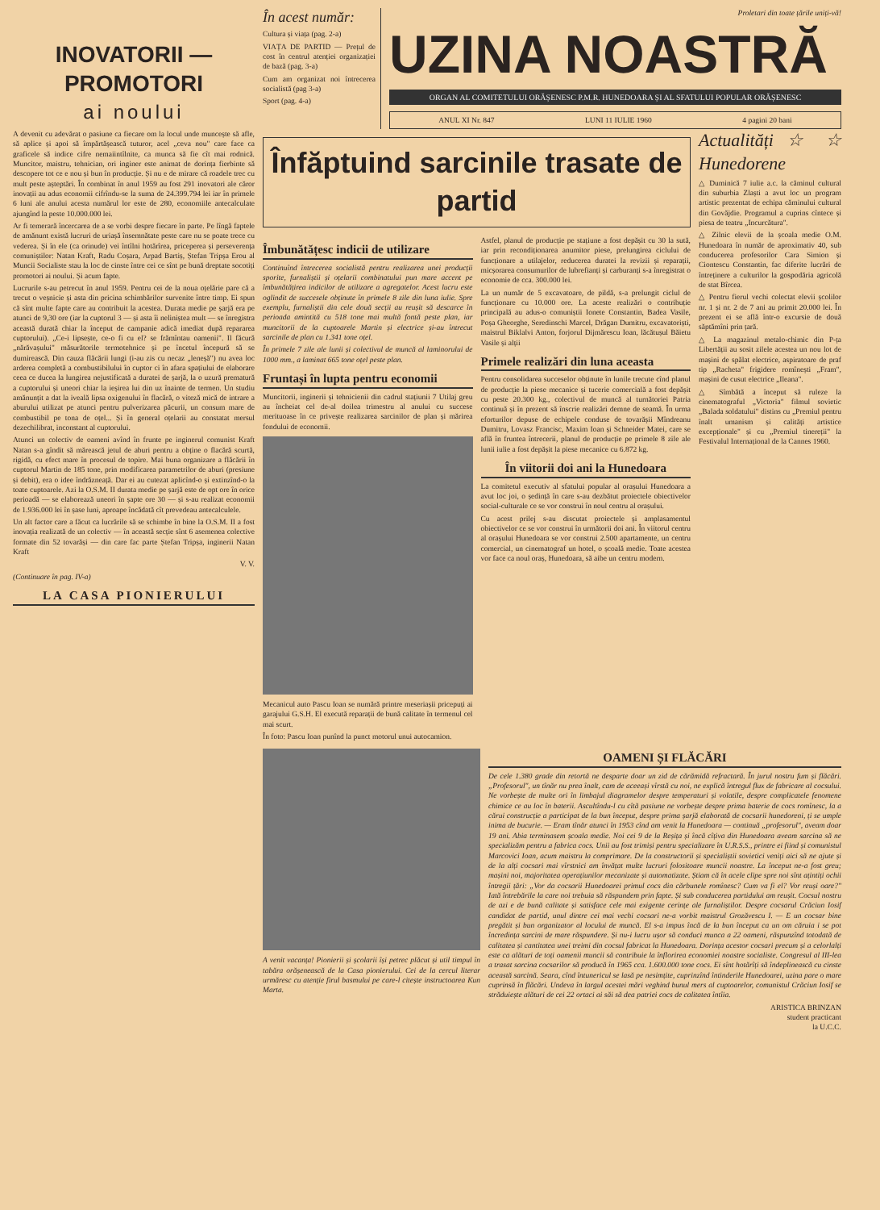INOVATORII — PROMOTORI
ai noului
A devenit cu adevărat o pasiune ca fiecare om la locul unde muncește să afle, să aplice și apoi să împărtășească tuturor, acel „ceva nou" care face ca graficele să indice cifre nemaiintîlnite, ca munca să fie cît mai rodnică. Muncitor, maistru, tehnician, ori inginer este animat de dorința fierbinte să descopere tot ce e nou și bun în producție. Și nu e de mirare că roadele trec cu mult peste așteptări. În combinat în anul 1959 au fost 291 inovatori ale căror inovații au adus economii cifrîndu-se la suma de 24.399.794 lei iar în primele 6 luni ale anului acesta numărul lor este de 280, economiile antecalculate ajungînd la peste 10.000.000 lei.
Ar fi temerară încercarea de a se vorbi despre fiecare în parte. Pe lîngă faptele de amănunt există lucruri de uriașă însemnătate peste care nu se poate trece cu vederea. Și în ele (ca orinude) vei întîlni hotărîrea, priceperea și perseverența comuniștilor: Natan Kraft, Radu Coșara, Arpad Bartiș, Ștefan Tripșa Erou al Muncii Socialiste stau la loc de cinste între cei ce sînt pe bună dreptate socotiți promotori ai noului. Și acum fapte.
Lucrurile s-au petrecut în anul 1959. Pentru cei de la noua oțelărie pare că a trecut o veșnicie și asta din pricina schimbărilor survenite între timp. Ei spun că sînt multe fapte care au contribuit la acestea. Durata medie pe șarjă era pe atunci de 9,30 ore (iar la cuptorul 3 — și asta îi neliniștea mult — se înregistra această durată chiar la început de campanie adică imediat după repararea cuptorului). „Ce-i lipsește, ce-o fi cu el? se frămîntau oamenii". Il făcură „nărăvașului" măsurătorile termotehnice și pe încetul începură să se dumirească. Din cauza flăcării lungi (i-au zis cu necaz „leneșă") nu avea loc arderea completă a combustibilului în cuptor ci în afara spațiului de elaborare ceea ce ducea la lungirea nejustificată a duratei de șarjă, la o uzură prematură a cuptorului și uneori chiar la ieșirea lui din uz înainte de termen. Un studiu amănunțit a dat la iveală lipsa oxigenului în flacără, o viteză mică de intrare a aburului utilizat pe atunci pentru pulverizarea păcurii, un consum mare de combustibil pe tona de oțel... Și în general oțelarii au constatat mersul dezechilibrat, inconstant al cuptorului.
Atunci un colectiv de oameni avînd în frunte pe inginerul comunist Kraft Natan s-a gîndit să mărească jetul de aburi pentru a obține o flacără scurtă, rigidă, cu efect mare în procesul de topire. Mai buna organizare a flăcării în cuptorul Martin de 185 tone, prin modificarea parametrilor de aburi (presiune și debit), era o idee îndrăzneață. Dar ei au cutezat aplicînd-o și extinzînd-o la toate cuptoarele. Azi la O.S.M. II durata medie pe șarjă este de opt ore în orice perioadă — se elaborează uneori în șapte ore 30 — și s-au realizat economii de 1.936.000 lei în șase luni, aproape încădată cît prevedeau antecalculele.
Un alt factor care a făcut ca lucrările să se schimbe în bine la O.S.M. II a fost inovația realizată de un colectiv — în această secție sînt 6 asemenea colective formate din 52 tovarăși — din care fac parte Ștefan Tripșa, inginerii Natan Kraft
V. V.
(Continuare în pag. IV-a)
LA CASA PIONIERULUI
În acest număr:
Cultura și viața (pag. 2-a)
VIAȚA DE PARTID — Prețul de cost în centrul atenției organizației de bază (pag. 3-a)
Cum am organizat noi întrecerea socialistă (pag 3-a)
Sport (pag. 4-a)
Proletari din toate țările uniți-vă!
UZINA NOASTRĂ
ORGAN AL COMITETULUI ORĂȘENESC P.M.R. HUNEDOARA ȘI AL SFATULUI POPULAR ORĂȘENESC
ANUL XI Nr. 847 LUNI 11 IULIE 1960 4 pagini 20 bani
Înfăptuind sarcinile trasate de partid
Îmbunătățesc indicii de utilizare
Continuînd întrecerea socialistă pentru realizarea unei producții sporite, furnaliștii și oțelarii combinatului pun mare accent pe îmbunătățirea indicilor de utilizare a agregatelor. Acest lucru este oglindit de succesele obținute în primele 8 zile din luna iulie. Spre exemplu, furnaliștii din cele două secții au reușit să descarce în perioada amintită cu 518 tone mai multă fontă peste plan, iar muncitorii de la cuptoarele Martin și electrice și-au întrecut sarcinile de plan cu 1.341 tone oțel.
În primele 7 zile ale lunii și colectivul de muncă al laminorului de 1000 mm., a laminat 665 tone oțel peste plan.
Fruntași în lupta pentru economii
Muncitorii, inginerii și tehnicienii din cadrul stațiunii 7 Utilaj greu au încheiat cel de-al doilea trimestru al anului cu succese merituoase în ce privește realizarea sarcinilor de plan și mărirea fondului de economii.
Mecanicul auto Pascu Ioan se numără printre meseriașii pricepuți ai garajului G.S.H. El execută reparații de bună calitate în termenul cel mai scurt.
În foto: Pascu Ioan punînd la punct motorul unui autocamion.
Astfel, planul de producție pe stațiune a fost depășit cu 30 la sută, iar prin recondiționarea anumitor piese, prelungirea ciclului de funcționare a utilajelor, reducerea duratei la revizii și reparații, micșorarea consumurilor de lubrefianți și carburanți s-a înregistrat o economie de cca. 300.000 lei.
La un număr de 5 excavatoare, de pildă, s-a prelungit ciclul de funcționare cu 10.000 ore. La aceste realizări o contribuție principală au adus-o comuniștii Ionete Constantin, Badea Vasile, Poșa Gheorghe, Seredinschi Marcel, Drăgan Dumitru, excavatoriști, maistrul Biklalvi Anton, forjorul Dijmărescu Ioan, lăcătușul Băietu Vasile și alții
Primele realizări din luna aceasta
Pentru consolidarea succeselor obținute în lunile trecute cînd planul de producție la piese mecanice și tucerie comercială a fost depășit cu peste 20.300 kg., colectivul de muncă al turnătoriei Patria continuă și în prezent să înscrie realizări demne de seamă. În urma eforturilor depuse de echipele conduse de tovarășii Mîndreanu Dumitru, Lovasz Francisc, Maxim Ioan și Schneider Matei, care se află în fruntea întrecerii, planul de producție pe primele 8 zile ale lunii iulie a fost depășit la piese mecanice cu 6.872 kg.
În viitorii doi ani la Hunedoara
La comitetul executiv al sfatului popular al orașului Hunedoara a avut loc joi, o ședință în care s-au dezbătut proiectele obiectivelor social-culturale ce se vor construi în noul centru al orașului.
Cu acest prilej s-au discutat proiectele și amplasamentul obiectivelor ce se vor construi în următorii doi ani. În viitorul centru al orașului Hunedoara se vor construi 2.500 apartamente, un centru comercial, un cinematograf un hotel, o școală medie. Toate acestea vor face ca noul oraș, Hunedoara, să aibe un centru modern.
Actualități ☆ ☆ Hunedorene
△ Duminică 7 iulie a.c. la căminul cultural din suburbia Zlaști a avut loc un program artistic prezentat de echipa căminului cultural din Govăjdie. Programul a cuprins cîntece și piesa de teatru „Incurcătura".
△ Zilnic elevii de la școala medie O.M. Hunedoara în număr de aproximativ 40, sub conducerea profesorilor Cara Simion și Ciontescu Constantin, fac diferite lucrări de întreținere a culturilor la gospodăria agricolă de stat Bîrcea.
△ Pentru fierul vechi colectat elevii școlilor nr. 1 și nr. 2 de 7 ani au primit 20.000 lei. În prezent ei se află într-o excursie de două săptămîni prin țară.
△ La magazinul metalo-chimic din P-ța Libertății au sosit zilele acestea un nou lot de mașini de spălat electrice, aspiratoare de praf tip „Racheta" frigidere romînești „Fram", mașini de cusut electrice „Ileana".
△ Sîmbătă a început să ruleze la cinematograful „Victoria" filmul sovietic „Balada soldatului" distins cu „Premiul pentru înalt umanism și calități artistice excepționale" și cu „Premiul tinereții" la Festivalul Internațional de la Cannes 1960.
A venit vacanța! Pionierii și școlarii își petrec plăcut și util timpul în tabăra orășenească de la Casa pionierului. Cei de la cercul literar urmăresc cu atenție firul basmului pe care-l citește instructoarea Kun Marta.
OAMENI ȘI FLĂCĂRI
De cele 1.380 grade din retortă ne desparte doar un zid de cărămidă refractară. În jurul nostru fum și flăcări. „Profesorul", un tînăr nu prea înalt, cam de aceeași vîrstă cu noi, ne explică întregul flux de fabricare al cocsului. Ne vorbește de multe ori în limbajul diagramelor despre temperaturi și volatile, despre complicatele fenomene chimice ce au loc în baterii. Ascultîndu-l cu cîtă pasiune ne vorbește despre prima baterie de cocs romînesc, la a cărui construcție a participat de la bun început, despre prima șarjă elaborată de cocsarii hunedoreni, ți se umple inima de bucurie. — Eram tînăr atunci în 1953 cînd am venit la Hunedoara — continuă „profesorul", aveam doar 19 ani. Abia terminasem școala medie. Noi cei 9 de la Reșița și încă cîțiva din Hunedoara aveam sarcina să ne specializăm pentru a fabrica cocs. Unii au fost trimiși pentru specializare în U.R.S.S., printre ei fiind și comunistul Marcovici Ioan, acum maistru la comprimare. De la constructorii și specialiștii sovietici veniți aici să ne ajute și de la alți cocsari mai vîrstnici am învățat multe lucruri folositoare muncii noastre. La început ne-a fost greu; mașini noi, majoritatea operațiunilor mecanizate și automatizate. Știam că în acele clipe spre noi sînt ațintiți ochii întregii țări: „Vor da cocsarii Hunedoarei primul cocs din cărbunele romînesc? Cum va fi el? Vor reuși oare?" Iată întrebările la care noi trebuia să răspundem prin fapte. Și sub conducerea partidului am reușit. Cocsul nostru de azi e de bună calitate și satisface cele mai exigente cerințe ale furnaliștilor. Despre cocsarul Crăciun Iosif candidat de partid, unul dintre cei mai vechi cocsari ne-a vorbit maistrul Grozăvescu I. — E un cocsar bine pregătit și bun organizator al locului de muncă. El s-a impus încă de la bun început ca un om căruia i se pot încredința sarcini de mare răspundere. Și nu-i lucru ușor să conduci munca a 22 oameni, răspunzînd totodată de calitatea și cantitatea unei treimi din cocsul fabricat la Hunedoara. Dorința acestor cocsari precum și a celorlalți este ca alături de toți oamenii muncii să contribuie la înflorirea economiei noastre socialiste. Congresul al III-lea a trasat sarcina cocsarilor să producă în 1965 cca. 1.600.000 tone cocs. Ei sînt hotărîți să îndeplinească cu cinste această sarcină. Seara, cînd întunericul se lasă pe nesimțite, cuprinzînd întinderile Hunedoarei, uzina pare o mare cuprinsă în flăcări. Undeva în largul acestei mări veghind bunul mers al cuptoarelor, comunistul Crăciun Iosif se străduiește alături de cei 22 ortaci ai săi să dea patriei cocs de calitatea întîia.
ARISTICA BRINZAN
student practicant
la U.C.C.